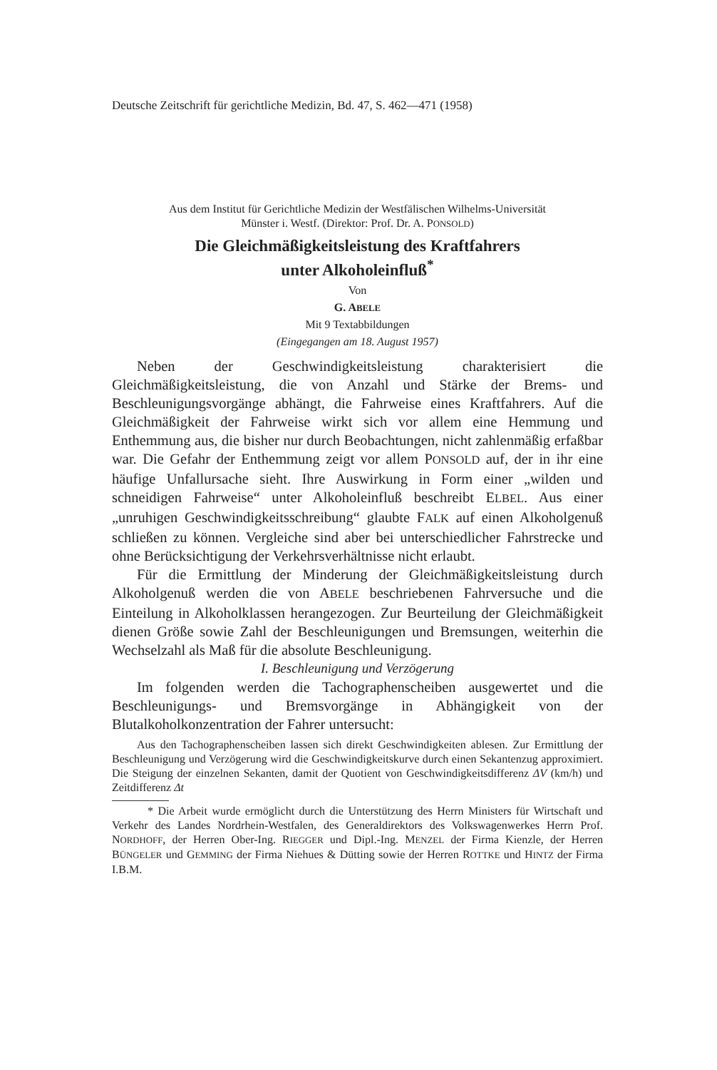Deutsche Zeitschrift für gerichtliche Medizin, Bd. 47, S. 462—471 (1958)
Aus dem Institut für Gerichtliche Medizin der Westfälischen Wilhelms-Universität
Münster i. Westf. (Direktor: Prof. Dr. A. PONSOLD)
Die Gleichmäßigkeitsleistung des Kraftfahrers
unter Alkoholeinfluß<sup>*</sup>
Von
G. ABELE
Mit 9 Textabbildungen
(Eingegangen am 18. August 1957)
Neben der Geschwindigkeitsleistung charakterisiert die Gleichmäßigkeitsleistung, die von Anzahl und Stärke der Brems- und Beschleunigungsvorgänge abhängt, die Fahrweise eines Kraftfahrers. Auf die Gleichmäßigkeit der Fahrweise wirkt sich vor allem eine Hemmung und Enthemmung aus, die bisher nur durch Beobachtungen, nicht zahlenmäßig erfaßbar war. Die Gefahr der Enthemmung zeigt vor allem PONSOLD auf, der in ihr eine häufige Unfallursache sieht. Ihre Auswirkung in Form einer „wilden und schneidigen Fahrweise“ unter Alkoholeinfluß beschreibt ELBEL. Aus einer „unruhigen Geschwindigkeitsschreibung“ glaubte FALK auf einen Alkoholgenuß schließen zu können. Vergleiche sind aber bei unterschiedlicher Fahrstrecke und ohne Berücksichtigung der Verkehrsverhältnisse nicht erlaubt.
Für die Ermittlung der Minderung der Gleichmäßigkeitsleistung durch Alkoholgenuß werden die von ABELE beschriebenen Fahrversuche und die Einteilung in Alkoholklassen herangezogen. Zur Beurteilung der Gleichmäßigkeit dienen Größe sowie Zahl der Beschleunigungen und Bremsungen, weiterhin die Wechselzahl als Maß für die absolute Beschleunigung.
I. Beschleunigung und Verzögerung
Im folgenden werden die Tachographenscheiben ausgewertet und die Beschleunigungs- und Bremsvorgänge in Abhängigkeit von der Blutalkoholkonzentration der Fahrer untersucht:
Aus den Tachographenscheiben lassen sich direkt Geschwindigkeiten ablesen. Zur Ermittlung der Beschleunigung und Verzögerung wird die Geschwindigkeitskurve durch einen Sekantenzug approximiert. Die Steigung der einzelnen Sekanten, damit der Quotient von Geschwindigkeitsdifferenz ΔV (km/h) und Zeitdifferenz Δt
* Die Arbeit wurde ermöglicht durch die Unterstützung des Herrn Ministers für Wirtschaft und Verkehr des Landes Nordrhein-Westfalen, des Generaldirektors des Volkswagenwerkes Herrn Prof. NORDHOFF, der Herren Ober-Ing. RIEGGER und Dipl.-Ing. MENZEL der Firma Kienzle, der Herren BÜNGELER und GEMMING der Firma Niehues & Dütting sowie der Herren ROTTKE und HINTZ der Firma I.B.M.